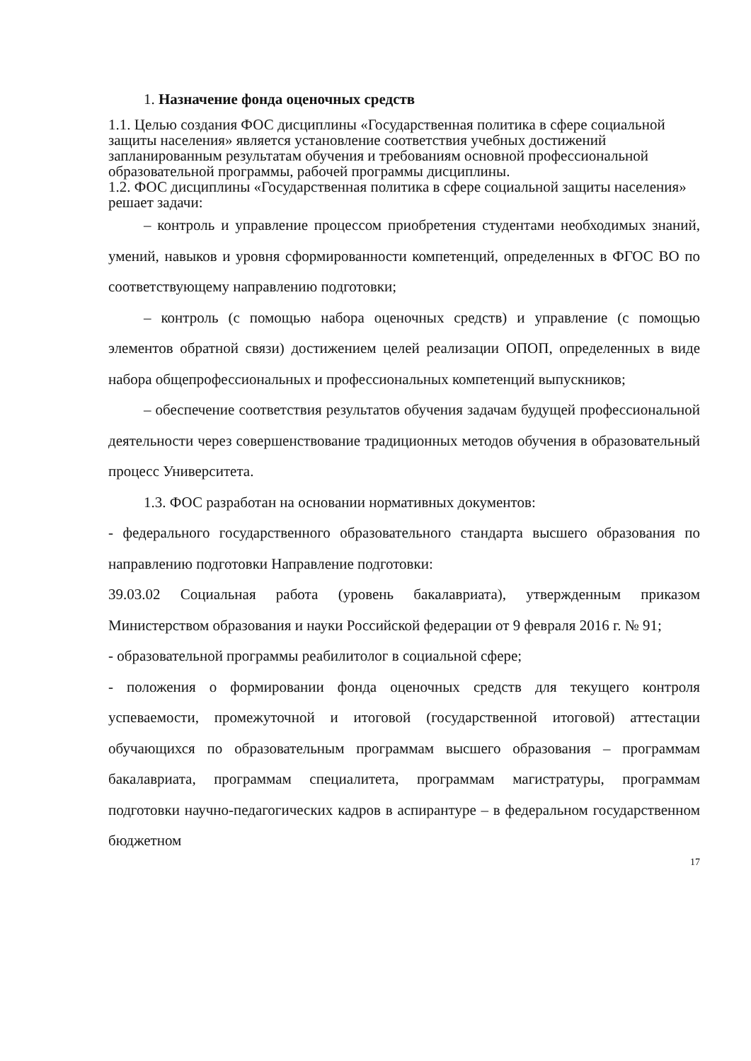1. Назначение фонда оценочных средств
1.1. Целью создания ФОС дисциплины «Государственная политика в сфере социальной защиты населения» является установление соответствия учебных достижений запланированным результатам обучения и требованиям основной профессиональной образовательной программы, рабочей программы дисциплины.
1.2. ФОС дисциплины «Государственная политика в сфере социальной защиты населения» решает задачи:
– контроль и управление процессом приобретения студентами необходимых знаний, умений, навыков и уровня сформированности компетенций, определенных в ФГОС ВО по соответствующему направлению подготовки;
– контроль (с помощью набора оценочных средств) и управление (с помощью элементов обратной связи) достижением целей реализации ОПОП, определенных в виде набора общепрофессиональных и профессиональных компетенций выпускников;
– обеспечение соответствия результатов обучения задачам будущей профессиональной деятельности через совершенствование традиционных методов обучения в образовательный процесс Университета.
1.3. ФОС разработан на основании нормативных документов:
- федерального государственного образовательного стандарта высшего образования по направлению подготовки Направление подготовки:
39.03.02 Социальная работа (уровень бакалавриата), утвержденным приказом Министерством образования и науки Российской федерации от 9 февраля 2016 г. № 91;
- образовательной программы реабилитолог в социальной сфере;
- положения о формировании фонда оценочных средств для текущего контроля успеваемости, промежуточной и итоговой (государственной итоговой) аттестации обучающихся по образовательным программам высшего образования – программам бакалавриата, программам специалитета, программам магистратуры, программам подготовки научно-педагогических кадров в аспирантуре – в федеральном государственном бюджетном
17